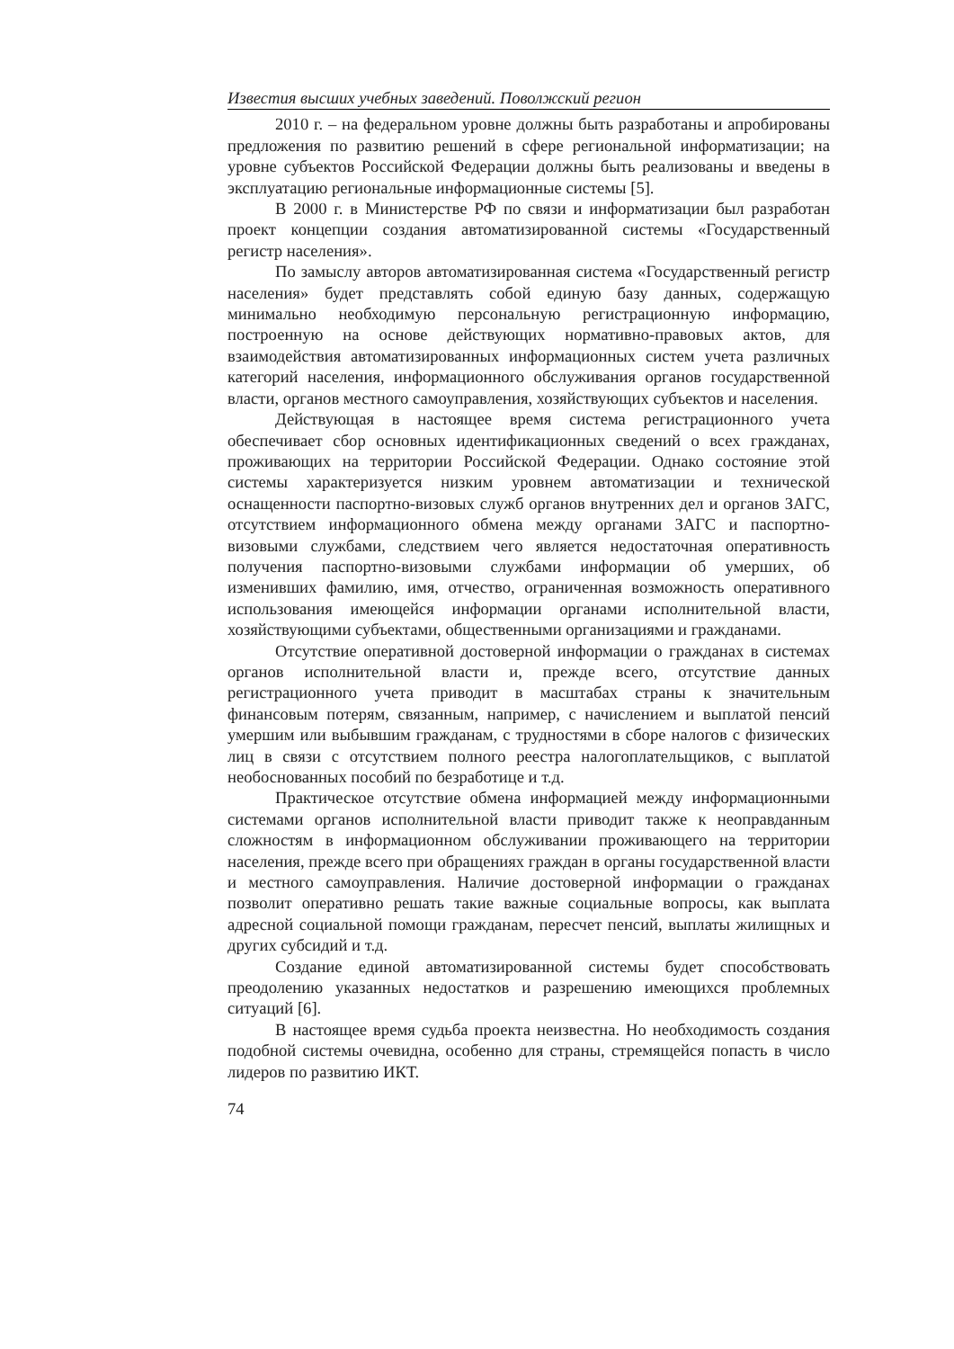Известия высших учебных заведений. Поволжский регион
2010 г. – на федеральном уровне должны быть разработаны и апробированы предложения по развитию решений в сфере региональной информатизации; на уровне субъектов Российской Федерации должны быть реализованы и введены в эксплуатацию региональные информационные системы [5].
В 2000 г. в Министерстве РФ по связи и информатизации был разработан проект концепции создания автоматизированной системы «Государственный регистр населения».
По замыслу авторов автоматизированная система «Государственный регистр населения» будет представлять собой единую базу данных, содержащую минимально необходимую персональную регистрационную информацию, построенную на основе действующих нормативно-правовых актов, для взаимодействия автоматизированных информационных систем учета различных категорий населения, информационного обслуживания органов государственной власти, органов местного самоуправления, хозяйствующих субъектов и населения.
Действующая в настоящее время система регистрационного учета обеспечивает сбор основных идентификационных сведений о всех гражданах, проживающих на территории Российской Федерации. Однако состояние этой системы характеризуется низким уровнем автоматизации и технической оснащенности паспортно-визовых служб органов внутренних дел и органов ЗАГС, отсутствием информационного обмена между органами ЗАГС и паспортно-визовыми службами, следствием чего является недостаточная оперативность получения паспортно-визовыми службами информации об умерших, об изменивших фамилию, имя, отчество, ограниченная возможность оперативного использования имеющейся информации органами исполнительной власти, хозяйствующими субъектами, общественными организациями и гражданами.
Отсутствие оперативной достоверной информации о гражданах в системах органов исполнительной власти и, прежде всего, отсутствие данных регистрационного учета приводит в масштабах страны к значительным финансовым потерям, связанным, например, с начислением и выплатой пенсий умершим или выбывшим гражданам, с трудностями в сборе налогов с физических лиц в связи с отсутствием полного реестра налогоплательщиков, с выплатой необоснованных пособий по безработице и т.д.
Практическое отсутствие обмена информацией между информационными системами органов исполнительной власти приводит также к неоправданным сложностям в информационном обслуживании проживающего на территории населения, прежде всего при обращениях граждан в органы государственной власти и местного самоуправления. Наличие достоверной информации о гражданах позволит оперативно решать такие важные социальные вопросы, как выплата адресной социальной помощи гражданам, пересчет пенсий, выплаты жилищных и других субсидий и т.д.
Создание единой автоматизированной системы будет способствовать преодолению указанных недостатков и разрешению имеющихся проблемных ситуаций [6].
В настоящее время судьба проекта неизвестна. Но необходимость создания подобной системы очевидна, особенно для страны, стремящейся попасть в число лидеров по развитию ИКТ.
74